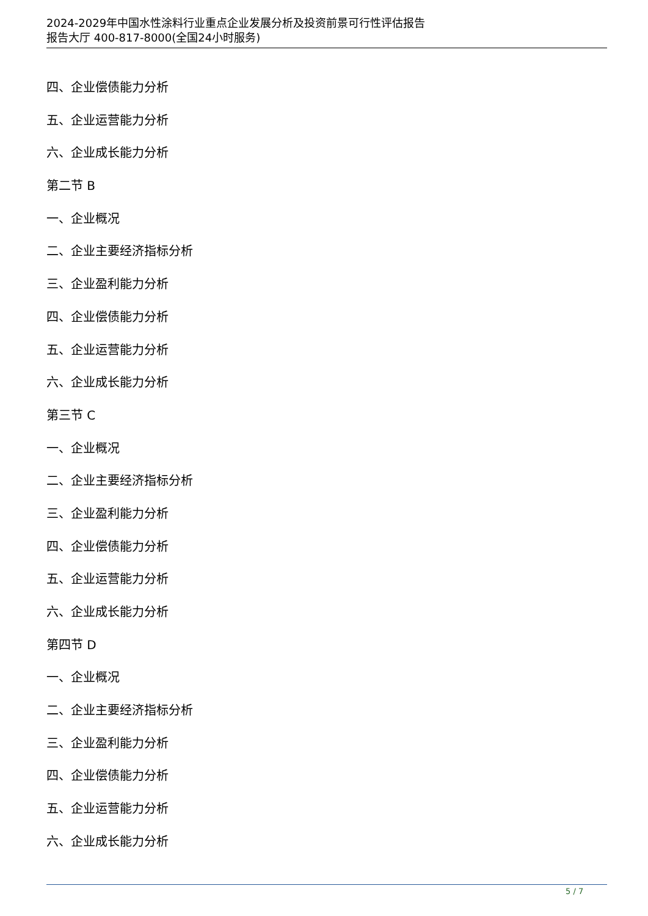2024-2029年中国水性涂料行业重点企业发展分析及投资前景可行性评估报告
报告大厅 400-817-8000(全国24小时服务)
四、企业偿债能力分析
五、企业运营能力分析
六、企业成长能力分析
第二节 B
一、企业概况
二、企业主要经济指标分析
三、企业盈利能力分析
四、企业偿债能力分析
五、企业运营能力分析
六、企业成长能力分析
第三节 C
一、企业概况
二、企业主要经济指标分析
三、企业盈利能力分析
四、企业偿债能力分析
五、企业运营能力分析
六、企业成长能力分析
第四节 D
一、企业概况
二、企业主要经济指标分析
三、企业盈利能力分析
四、企业偿债能力分析
五、企业运营能力分析
六、企业成长能力分析
5 / 7